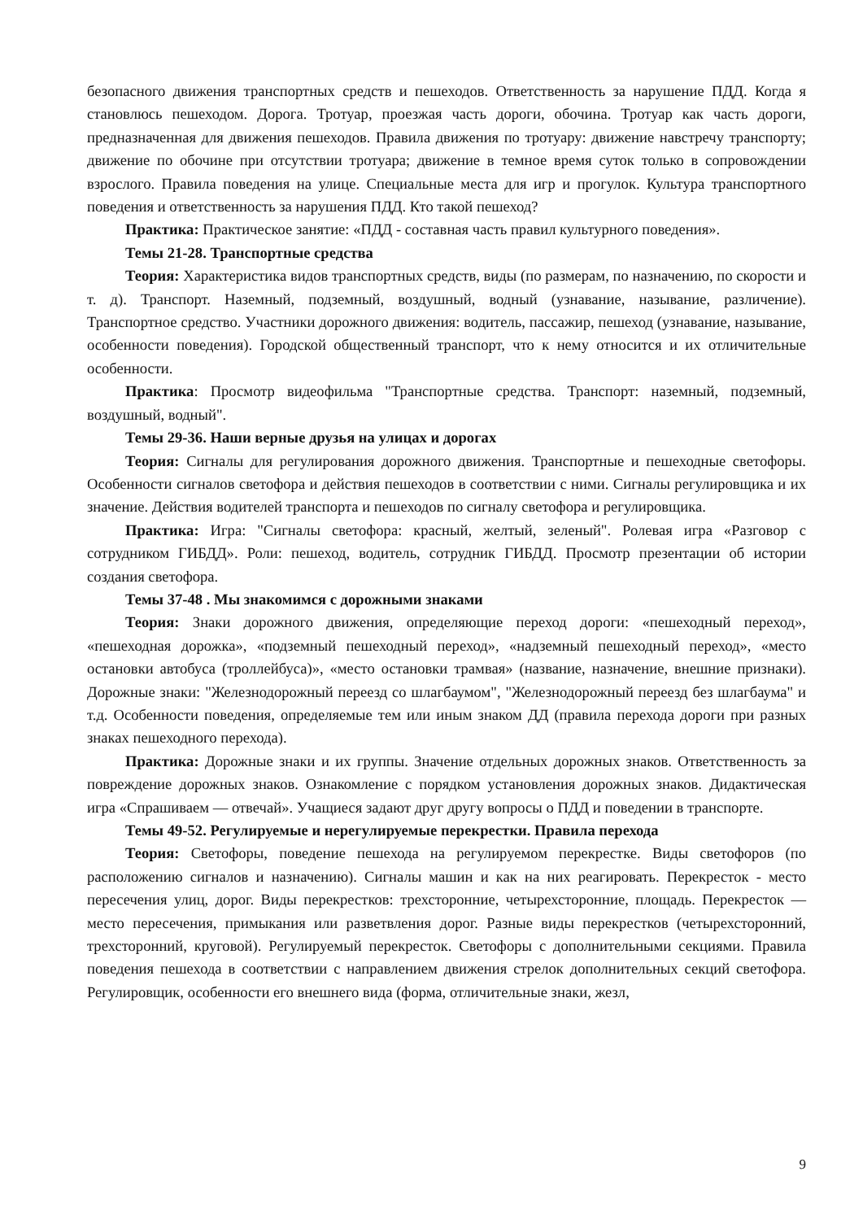безопасного движения транспортных средств и пешеходов. Ответственность за нарушение ПДД. Когда я становлюсь пешеходом. Дорога. Тротуар, проезжая часть дороги, обочина. Тротуар как часть дороги, предназначенная для движения пешеходов. Правила движения по тротуару: движение навстречу транспорту; движение по обочине при отсутствии тротуара; движение в темное время суток только в сопровождении взрослого. Правила поведения на улице. Специальные места для игр и прогулок. Культура транспортного поведения и ответственность за нарушения ПДД. Кто такой пешеход?
Практика: Практическое занятие: «ПДД - составная часть правил культурного поведения».
Темы 21-28. Транспортные средства
Теория: Характеристика видов транспортных средств, виды (по размерам, по назначению, по скорости и т. д). Транспорт. Наземный, подземный, воздушный, водный (узнавание, называние, различение). Транспортное средство. Участники дорожного движения: водитель, пассажир, пешеход (узнавание, называние, особенности поведения). Городской общественный транспорт, что к нему относится и их отличительные особенности.
Практика: Просмотр видеофильма "Транспортные средства. Транспорт: наземный, подземный, воздушный, водный".
Темы 29-36. Наши верные друзья на улицах и дорогах
Теория: Сигналы для регулирования дорожного движения. Транспортные и пешеходные светофоры. Особенности сигналов светофора и действия пешеходов в соответствии с ними. Сигналы регулировщика и их значение. Действия водителей транспорта и пешеходов по сигналу светофора и регулировщика.
Практика: Игра: "Сигналы светофора: красный, желтый, зеленый". Ролевая игра «Разговор с сотрудником ГИБДД». Роли: пешеход, водитель, сотрудник ГИБДД. Просмотр презентации об истории создания светофора.
Темы 37-48 . Мы знакомимся с дорожными знаками
Теория: Знаки дорожного движения, определяющие переход дороги: «пешеходный переход», «пешеходная дорожка», «подземный пешеходный переход», «надземный пешеходный переход», «место остановки автобуса (троллейбуса)», «место остановки трамвая» (название, назначение, внешние признаки). Дорожные знаки: "Железнодорожный переезд со шлагбаумом", "Железнодорожный переезд без шлагбаума" и т.д. Особенности поведения, определяемые тем или иным знаком ДД (правила перехода дороги при разных знаках пешеходного перехода).
Практика: Дорожные знаки и их группы. Значение отдельных дорожных знаков. Ответственность за повреждение дорожных знаков. Ознакомление с порядком установления дорожных знаков. Дидактическая игра «Спрашиваем — отвечай». Учащиеся задают друг другу вопросы о ПДД и поведении в транспорте.
Темы 49-52. Регулируемые и нерегулируемые перекрестки. Правила перехода
Теория: Светофоры, поведение пешехода на регулируемом перекрестке. Виды светофоров (по расположению сигналов и назначению). Сигналы машин и как на них реагировать. Перекресток - место пересечения улиц, дорог. Виды перекрестков: трехсторонние, четырехсторонние, площадь. Перекресток — место пересечения, примыкания или разветвления дорог. Разные виды перекрестков (четырехсторонний, трехсторонний, круговой). Регулируемый перекресток. Светофоры с дополнительными секциями. Правила поведения пешехода в соответствии с направлением движения стрелок дополнительных секций светофора. Регулировщик, особенности его внешнего вида (форма, отличительные знаки, жезл,
9